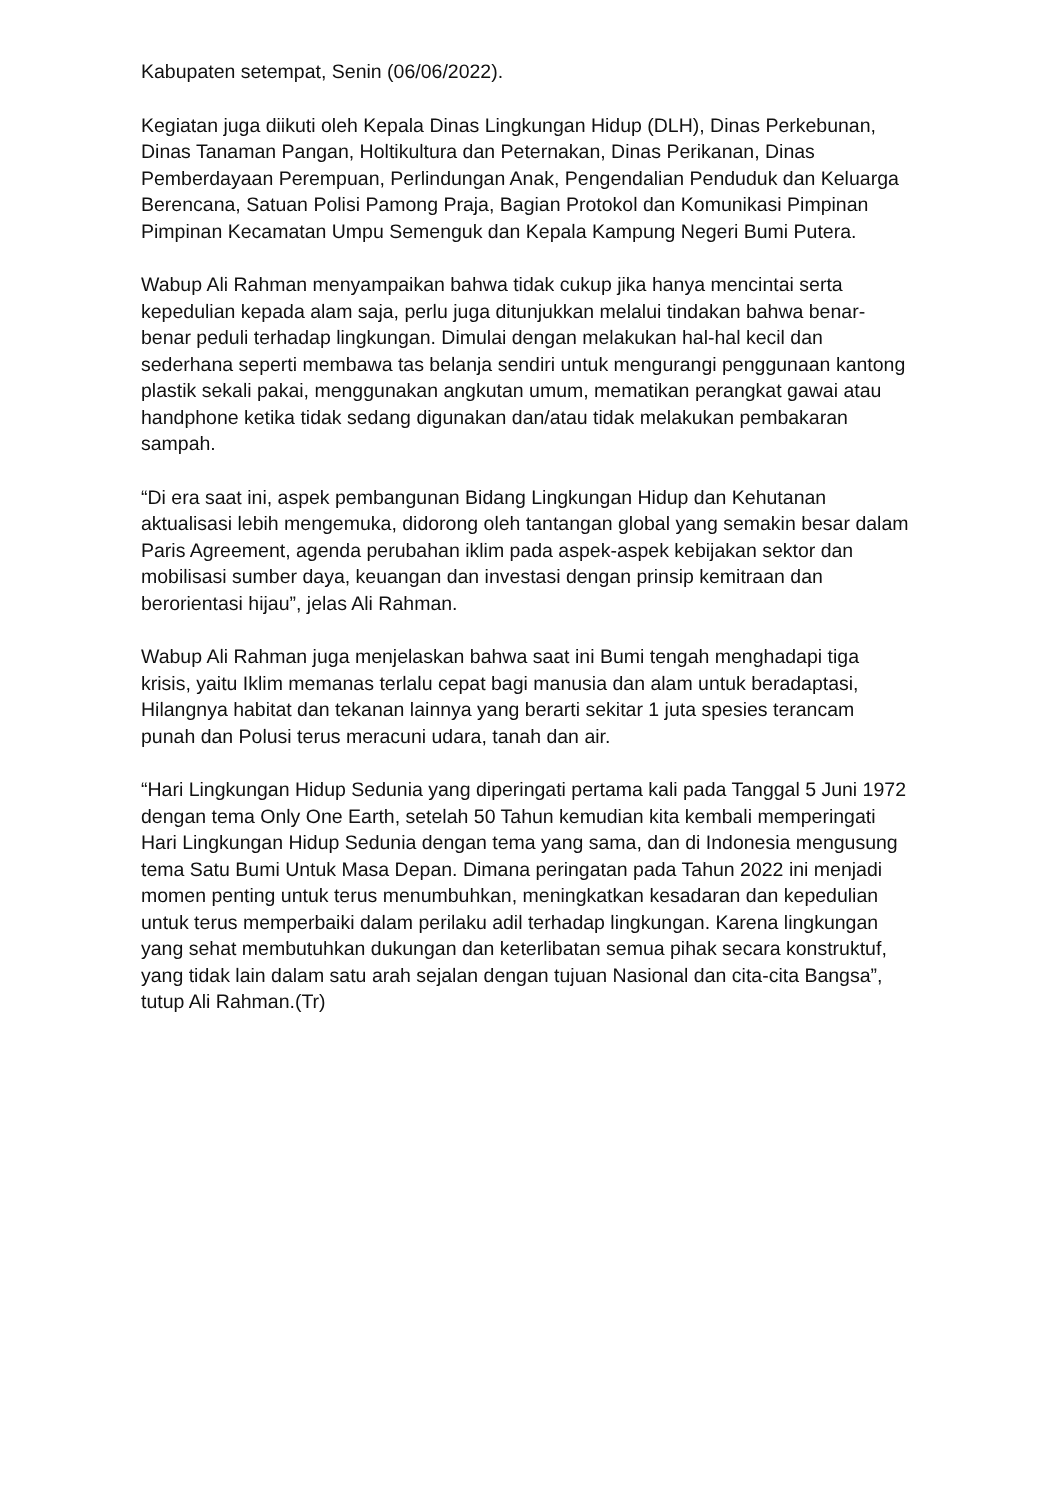Kabupaten setempat, Senin (06/06/2022).
Kegiatan juga diikuti oleh Kepala Dinas Lingkungan Hidup (DLH), Dinas Perkebunan, Dinas Tanaman Pangan, Holtikultura dan Peternakan, Dinas Perikanan, Dinas Pemberdayaan Perempuan, Perlindungan Anak, Pengendalian Penduduk dan Keluarga Berencana, Satuan Polisi Pamong Praja, Bagian Protokol dan Komunikasi Pimpinan Pimpinan Kecamatan Umpu Semenguk dan Kepala Kampung Negeri Bumi Putera.
Wabup Ali Rahman menyampaikan bahwa tidak cukup jika hanya mencintai serta kepedulian kepada alam saja, perlu juga ditunjukkan melalui tindakan bahwa benar-benar peduli terhadap lingkungan. Dimulai dengan melakukan hal-hal kecil dan sederhana seperti membawa tas belanja sendiri untuk mengurangi penggunaan kantong plastik sekali pakai, menggunakan angkutan umum, mematikan perangkat gawai atau handphone ketika tidak sedang digunakan dan/atau tidak melakukan pembakaran sampah.
“Di era saat ini, aspek pembangunan Bidang Lingkungan Hidup dan Kehutanan aktualisasi lebih mengemuka, didorong oleh tantangan global yang semakin besar dalam Paris Agreement, agenda perubahan iklim pada aspek-aspek kebijakan sektor dan mobilisasi sumber daya, keuangan dan investasi dengan prinsip kemitraan dan berorientasi hijau”, jelas Ali Rahman.
Wabup Ali Rahman juga menjelaskan bahwa saat ini Bumi tengah menghadapi tiga krisis, yaitu Iklim memanas terlalu cepat bagi manusia dan alam untuk beradaptasi, Hilangnya habitat dan tekanan lainnya yang berarti sekitar 1 juta spesies terancam punah dan Polusi terus meracuni udara, tanah dan air.
“Hari Lingkungan Hidup Sedunia yang diperingati pertama kali pada Tanggal 5 Juni 1972 dengan tema Only One Earth, setelah 50 Tahun kemudian kita kembali memperingati Hari Lingkungan Hidup Sedunia dengan tema yang sama, dan di Indonesia mengusung tema Satu Bumi Untuk Masa Depan. Dimana peringatan pada Tahun 2022 ini menjadi momen penting untuk terus menumbuhkan, meningkatkan kesadaran dan kepedulian untuk terus memperbaiki dalam perilaku adil terhadap lingkungan. Karena lingkungan yang sehat membutuhkan dukungan dan keterlibatan semua pihak secara konstruktuf, yang tidak lain dalam satu arah sejalan dengan tujuan Nasional dan cita-cita Bangsa”, tutup Ali Rahman.(Tr)